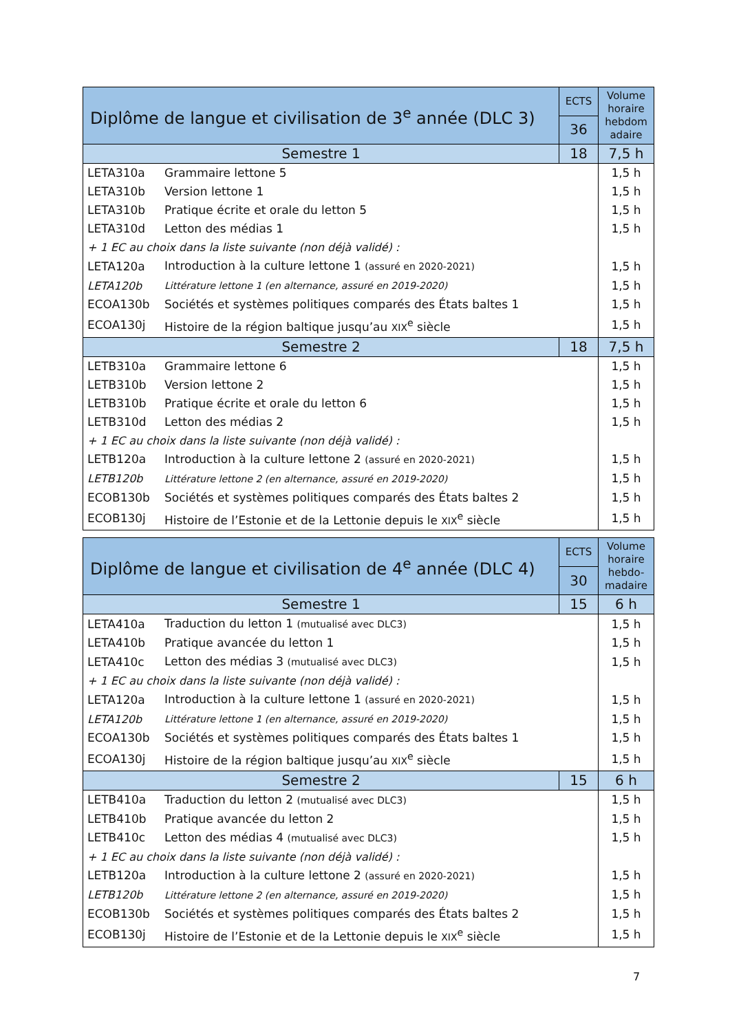| Diplôme de langue et civilisation de 3<sup>e</sup> année (DLC 3) | | ECTS | Volume horaire hebdom adaire |
| --- | --- | --- | --- |
| | | 36 | |
| Semestre 1 | | 18 | 7,5 h |
| LETA310a | Grammaire lettone 5 | | 1,5 h |
| LETA310b | Version lettone 1 | | 1,5 h |
| LETA310b | Pratique écrite et orale du letton 5 | | 1,5 h |
| LETA310d | Letton des médias 1 | | 1,5 h |
| + 1 EC au choix dans la liste suivante (non déjà validé) : | | | |
| LETA120a | Introduction à la culture lettone 1 (assuré en 2020-2021) | | 1,5 h |
| LETA120b | Littérature lettone 1 (en alternance, assuré en 2019-2020) | | 1,5 h |
| ECOA130b | Sociétés et systèmes politiques comparés des États baltes 1 | | 1,5 h |
| ECOA130j | Histoire de la région baltique jusqu’au XIX<sup>e</sup> siècle | | 1,5 h |
| Semestre 2 | | 18 | 7,5 h |
| LETB310a | Grammaire lettone 6 | | 1,5 h |
| LETB310b | Version lettone 2 | | 1,5 h |
| LETB310b | Pratique écrite et orale du letton 6 | | 1,5 h |
| LETB310d | Letton des médias 2 | | 1,5 h |
| + 1 EC au choix dans la liste suivante (non déjà validé) : | | | |
| LETB120a | Introduction à la culture lettone 2 (assuré en 2020-2021) | | 1,5 h |
| LETB120b | Littérature lettone 2 (en alternance, assuré en 2019-2020) | | 1,5 h |
| ECOB130b | Sociétés et systèmes politiques comparés des États baltes 2 | | 1,5 h |
| ECOB130j | Histoire de l’Estonie et de la Lettonie depuis le XIX<sup>e</sup> siècle | | 1,5 h |
| Diplôme de langue et civilisation de 4<sup>e</sup> année (DLC 4) | | ECTS | Volume horaire hebdo-madaire |
| --- | --- | --- | --- |
| | | 30 | |
| Semestre 1 | | 15 | 6 h |
| LETA410a | Traduction du letton 1 (mutualisé avec DLC3) | | 1,5 h |
| LETA410b | Pratique avancée du letton 1 | | 1,5 h |
| LETA410c | Letton des médias 3 (mutualisé avec DLC3) | | 1,5 h |
| + 1 EC au choix dans la liste suivante (non déjà validé) : | | | |
| LETA120a | Introduction à la culture lettone 1 (assuré en 2020-2021) | | 1,5 h |
| LETA120b | Littérature lettone 1 (en alternance, assuré en 2019-2020) | | 1,5 h |
| ECOA130b | Sociétés et systèmes politiques comparés des États baltes 1 | | 1,5 h |
| ECOA130j | Histoire de la région baltique jusqu’au XIX<sup>e</sup> siècle | | 1,5 h |
| Semestre 2 | | 15 | 6 h |
| LETB410a | Traduction du letton 2 (mutualisé avec DLC3) | | 1,5 h |
| LETB410b | Pratique avancée du letton 2 | | 1,5 h |
| LETB410c | Letton des médias 4 (mutualisé avec DLC3) | | 1,5 h |
| + 1 EC au choix dans la liste suivante (non déjà validé) : | | | |
| LETB120a | Introduction à la culture lettone 2 (assuré en 2020-2021) | | 1,5 h |
| LETB120b | Littérature lettone 2 (en alternance, assuré en 2019-2020) | | 1,5 h |
| ECOB130b | Sociétés et systèmes politiques comparés des États baltes 2 | | 1,5 h |
| ECOB130j | Histoire de l’Estonie et de la Lettonie depuis le XIX<sup>e</sup> siècle | | 1,5 h |
7